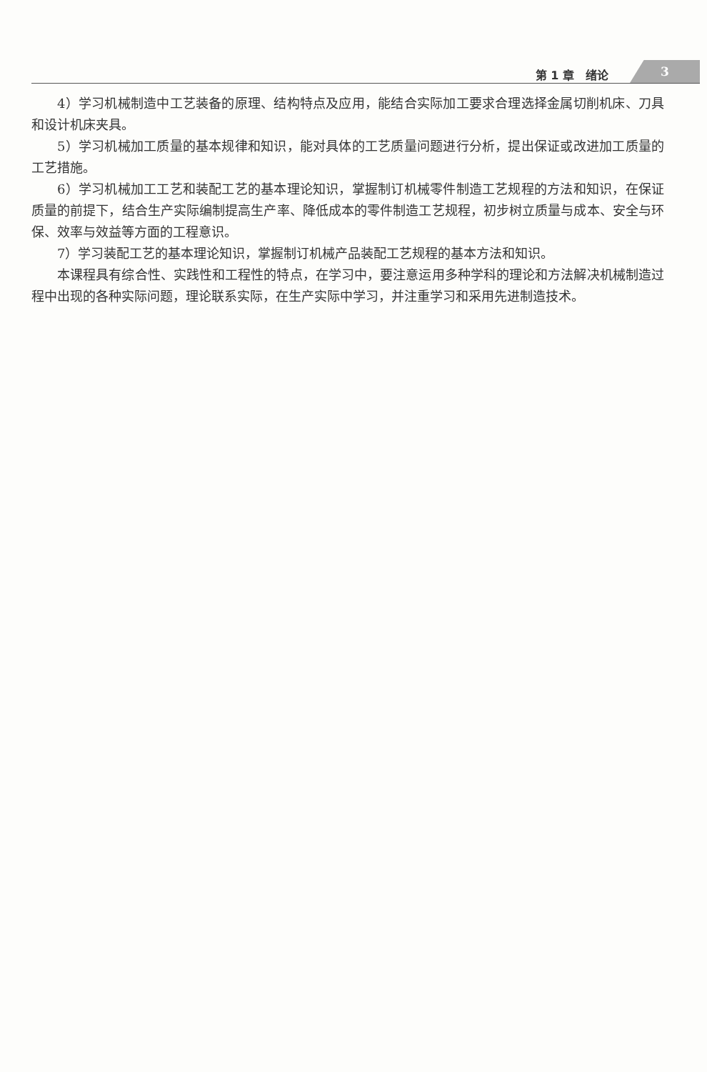第 1 章　绪论 3
4）学习机械制造中工艺装备的原理、结构特点及应用，能结合实际加工要求合理选择金属切削机床、刀具和设计机床夹具。
5）学习机械加工质量的基本规律和知识，能对具体的工艺质量问题进行分析，提出保证或改进加工质量的工艺措施。
6）学习机械加工工艺和装配工艺的基本理论知识，掌握制订机械零件制造工艺规程的方法和知识，在保证质量的前提下，结合生产实际编制提高生产率、降低成本的零件制造工艺规程，初步树立质量与成本、安全与环保、效率与效益等方面的工程意识。
7）学习装配工艺的基本理论知识，掌握制订机械产品装配工艺规程的基本方法和知识。
本课程具有综合性、实践性和工程性的特点，在学习中，要注意运用多种学科的理论和方法解决机械制造过程中出现的各种实际问题，理论联系实际，在生产实际中学习，并注重学习和采用先进制造技术。